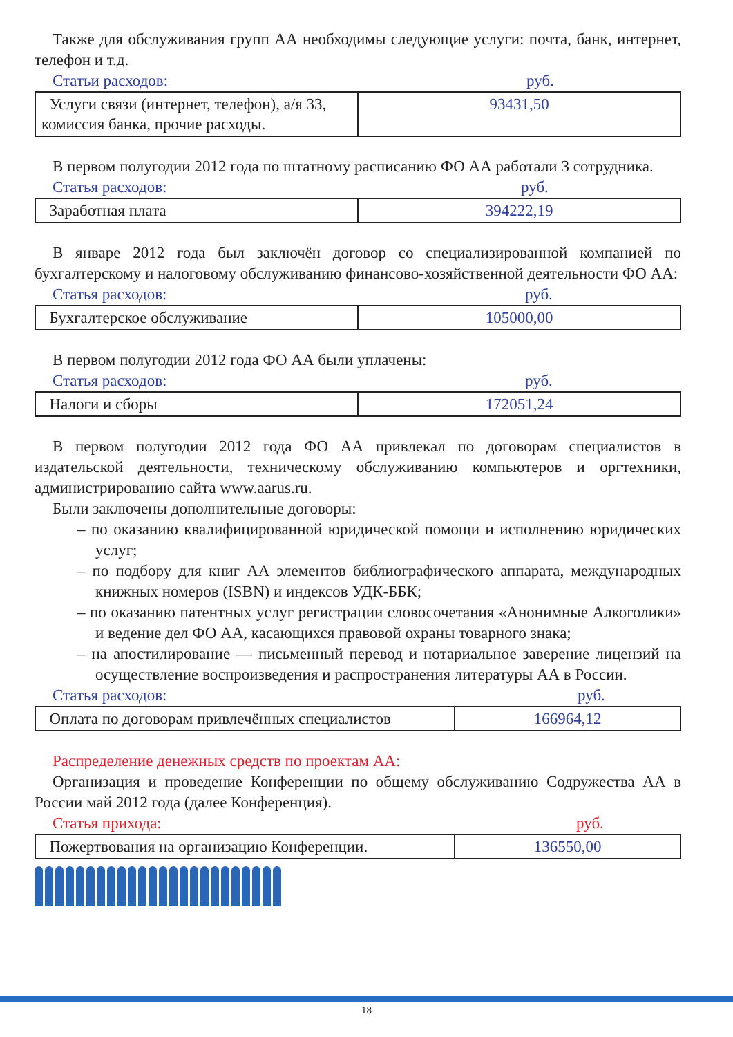Также для обслуживания групп АА необходимы следующие услуги: почта, банк, интернет, телефон и т.д.
Статьи расходов: руб.
| Услуги связи (интернет, телефон), а/я 33, комиссия банка, прочие расходы. | 93431,50 |
В первом полугодии 2012 года по штатному расписанию ФО АА работали 3 сотрудника.
Статья расходов: руб.
| Заработная плата | 394222,19 |
В январе 2012 года был заключён договор со специализированной компанией по бухгалтерскому и налоговому обслуживанию финансово-хозяйственной деятельности ФО АА:
Статья расходов: руб.
| Бухгалтерское обслуживание | 105000,00 |
В первом полугодии 2012 года ФО АА были уплачены:
Статья расходов: руб.
| Налоги и сборы | 172051,24 |
В первом полугодии 2012 года ФО АА привлекал по договорам специалистов в издательской деятельности, техническому обслуживанию компьютеров и оргтехники, администрированию сайта www.aarus.ru.
Были заключены дополнительные договоры:
– по оказанию квалифицированной юридической помощи и исполнению юридических услуг;
– по подбору для книг АА элементов библиографического аппарата, международных книжных номеров (ISBN) и индексов УДК-ББК;
– по оказанию патентных услуг регистрации словосочетания «Анонимные Алкоголики» и ведение дел ФО АА, касающихся правовой охраны товарного знака;
– на апостилирование — письменный перевод и нотариальное заверение лицензий на осуществление воспроизведения и распространения литературы АА в России.
Статья расходов: руб.
| Оплата по договорам привлечённых специалистов | 166964,12 |
Распределение денежных средств по проектам АА:
Организация и проведение Конференции по общему обслуживанию Содружества АА в России май 2012 года (далее Конференция).
Статья прихода: руб.
| Пожертвования на организацию Конференции. | 136550,00 |
18